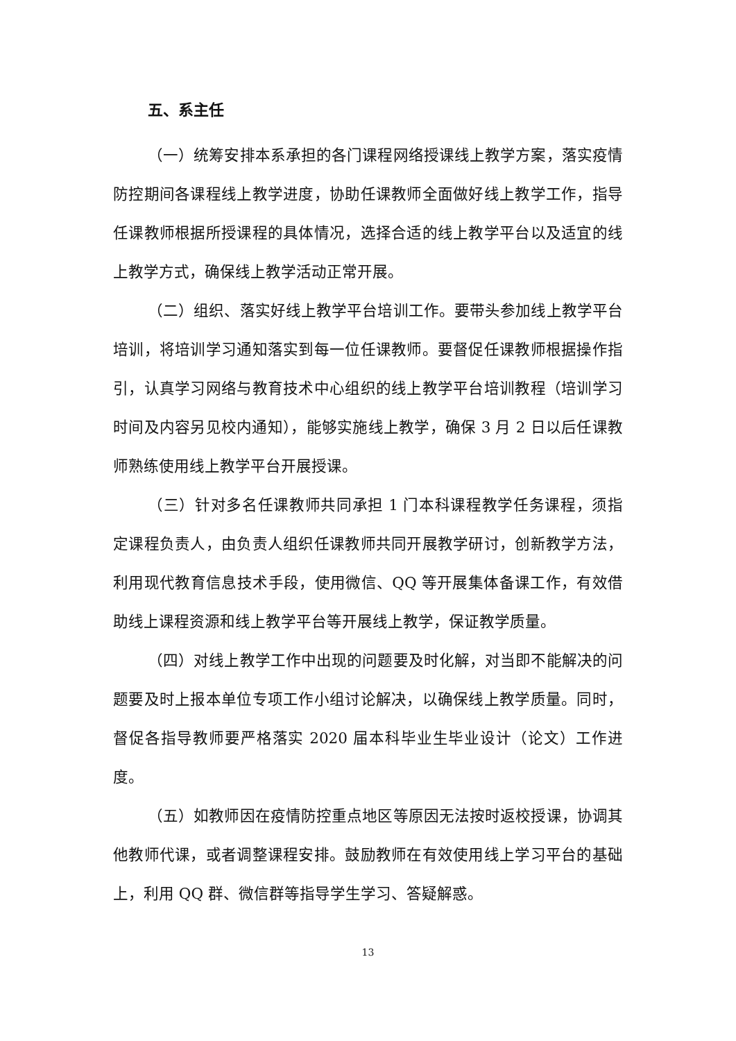五、系主任
（一）统筹安排本系承担的各门课程网络授课线上教学方案，落实疫情防控期间各课程线上教学进度，协助任课教师全面做好线上教学工作，指导任课教师根据所授课程的具体情况，选择合适的线上教学平台以及适宜的线上教学方式，确保线上教学活动正常开展。
（二）组织、落实好线上教学平台培训工作。要带头参加线上教学平台培训，将培训学习通知落实到每一位任课教师。要督促任课教师根据操作指引，认真学习网络与教育技术中心组织的线上教学平台培训教程（培训学习时间及内容另见校内通知），能够实施线上教学，确保 3 月 2 日以后任课教师熟练使用线上教学平台开展授课。
（三）针对多名任课教师共同承担 1 门本科课程教学任务课程，须指定课程负责人，由负责人组织任课教师共同开展教学研讨，创新教学方法，利用现代教育信息技术手段，使用微信、QQ 等开展集体备课工作，有效借助线上课程资源和线上教学平台等开展线上教学，保证教学质量。
（四）对线上教学工作中出现的问题要及时化解，对当即不能解决的问题要及时上报本单位专项工作小组讨论解决，以确保线上教学质量。同时，督促各指导教师要严格落实 2020 届本科毕业生毕业设计（论文）工作进度。
（五）如教师因在疫情防控重点地区等原因无法按时返校授课，协调其他教师代课，或者调整课程安排。鼓励教师在有效使用线上学习平台的基础上，利用 QQ 群、微信群等指导学生学习、答疑解惑。
13